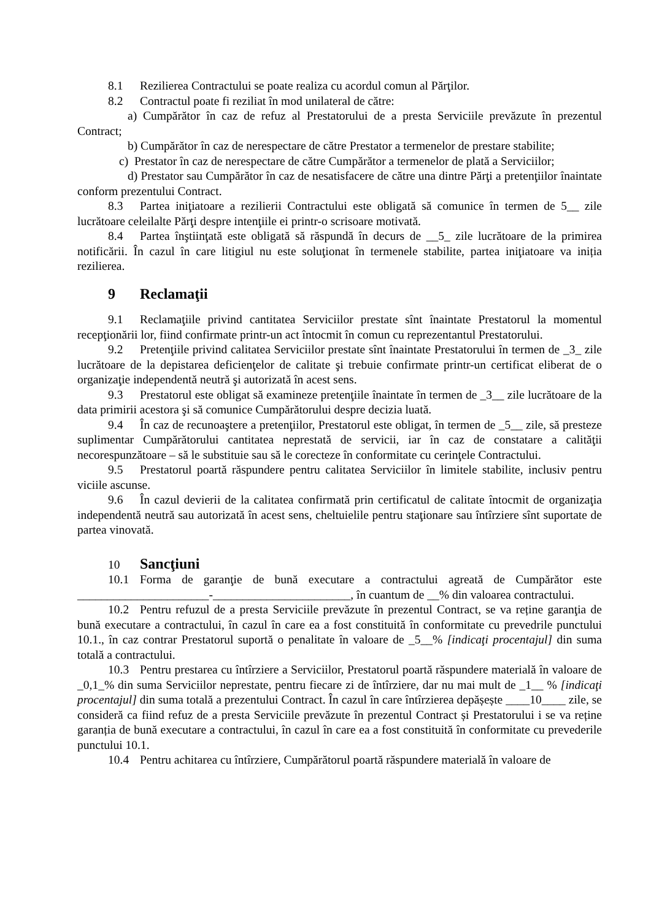8.1 Rezilierea Contractului se poate realiza cu acordul comun al Părţilor.
8.2 Contractul poate fi reziliat în mod unilateral de către:
a) Cumpărător în caz de refuz al Prestatorului de a presta Serviciile prevăzute în prezentul Contract;
b) Cumpărător în caz de nerespectare de către Prestator a termenelor de prestare stabilite;
c) Prestator în caz de nerespectare de către Cumpărător a termenelor de plată a Serviciilor;
d) Prestator sau Cumpărător în caz de nesatisfacere de către una dintre Părţi a pretenţiilor înaintate conform prezentului Contract.
8.3 Partea iniţiatoare a rezilierii Contractului este obligată să comunice în termen de 5__ zile lucrătoare celeilalte Părţi despre intenţiile ei printr-o scrisoare motivată.
8.4 Partea înştiinţată este obligată să răspundă în decurs de __5_ zile lucrătoare de la primirea notificării. În cazul în care litigiul nu este soluţionat în termenele stabilite, partea iniţiatoare va iniția rezilierea.
9 Reclamaţii
9.1 Reclamaţiile privind cantitatea Serviciilor prestate sînt înaintate Prestatorul la momentul recepţionării lor, fiind confirmate printr-un act întocmit în comun cu reprezentantul Prestatorului.
9.2 Pretenţiile privind calitatea Serviciilor prestate sînt înaintate Prestatorului în termen de _3_ zile lucrătoare de la depistarea deficienţelor de calitate şi trebuie confirmate printr-un certificat eliberat de o organizaţie independentă neutră şi autorizată în acest sens.
9.3 Prestatorul este obligat să examineze pretenţiile înaintate în termen de _3__ zile lucrătoare de la data primirii acestora şi să comunice Cumpărătorului despre decizia luată.
9.4 În caz de recunoaştere a pretenţiilor, Prestatorul este obligat, în termen de _5__ zile, să presteze suplimentar Cumpărătorului cantitatea neprestată de servicii, iar în caz de constatare a calităţii necorespunzătoare – să le substituie sau să le corecteze în conformitate cu cerinţele Contractului.
9.5 Prestatorul poartă răspundere pentru calitatea Serviciilor în limitele stabilite, inclusiv pentru viciile ascunse.
9.6 În cazul devierii de la calitatea confirmată prin certificatul de calitate întocmit de organizaţia independentă neutră sau autorizată în acest sens, cheltuielile pentru staţionare sau întîrziere sînt suportate de partea vinovată.
10 Sancţiuni
10.1 Forma de garanţie de bună executare a contractului agreată de Cumpărător este ______________________-_______________________, în cuantum de __% din valoarea contractului.
10.2 Pentru refuzul de a presta Serviciile prevăzute în prezentul Contract, se va reține garanţia de bună executare a contractului, în cazul în care ea a fost constituită în conformitate cu prevedrile punctului 10.1., în caz contrar Prestatorul suportă o penalitate în valoare de _5__% [indicaţi procentajul] din suma totală a contractului.
10.3 Pentru prestarea cu întîrziere a Serviciilor, Prestatorul poartă răspundere materială în valoare de _0,1_% din suma Serviciilor neprestate, pentru fiecare zi de întîrziere, dar nu mai mult de _1__ % [indicaţi procentajul] din suma totală a prezentului Contract. În cazul în care întîrzierea depășește ____10____ zile, se consideră ca fiind refuz de a presta Serviciile prevăzute în prezentul Contract și Prestatorului i se va reține garanția de bună executare a contractului, în cazul în care ea a fost constituită în conformitate cu prevederile punctului 10.1.
10.4 Pentru achitarea cu întîrziere, Cumpărătorul poartă răspundere materială în valoare de